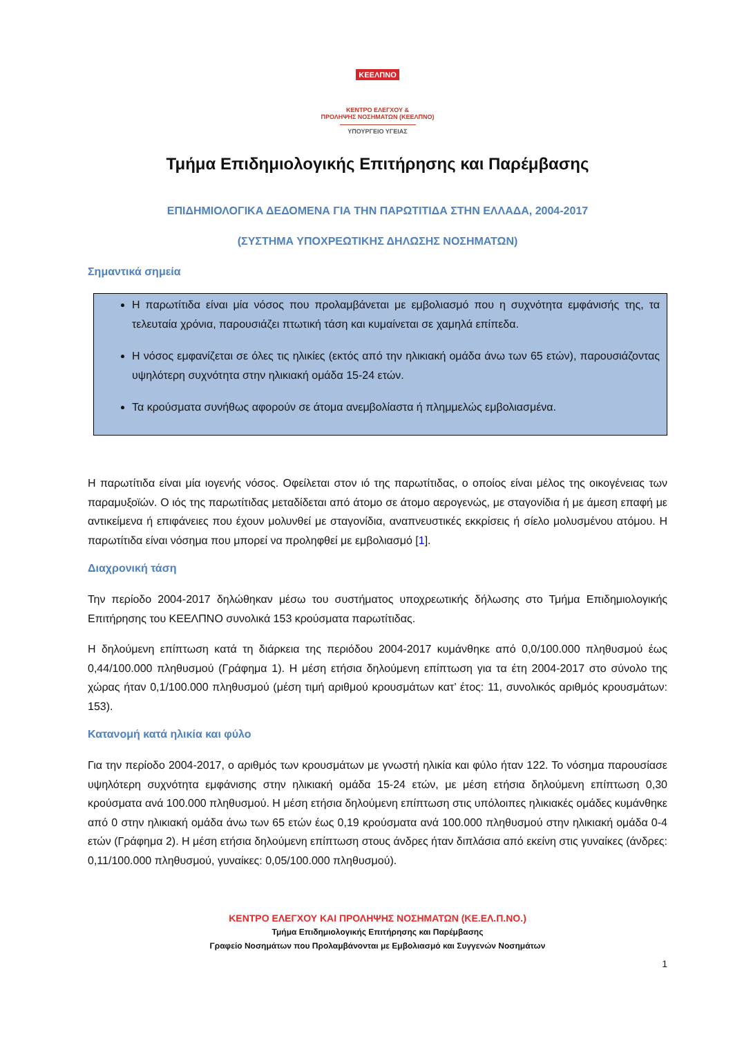ΚΕΕΛΠΝΟ
ΚΕΝΤΡΟ ΕΛΕΓΧΟΥ &
ΠΡΟΛΗΨΗΣ ΝΟΣΗΜΑΤΩΝ (ΚΕΕΛΠΝΟ)
ΥΠΟΥΡΓΕΙΟ ΥΓΕΙΑΣ
Τμήμα Επιδημιολογικής Επιτήρησης και Παρέμβασης
ΕΠΙΔΗΜΙΟΛΟΓΙΚΑ ΔΕΔΟΜΕΝΑ ΓΙΑ ΤΗΝ ΠΑΡΩΤΙΤΙΔΑ ΣΤΗΝ ΕΛΛΑΔΑ, 2004-2017
(ΣΥΣΤΗΜΑ ΥΠΟΧΡΕΩΤΙΚΗΣ ΔΗΛΩΣΗΣ ΝΟΣΗΜΑΤΩΝ)
Σημαντικά σημεία
Η παρωτίτιδα είναι μία νόσος που προλαμβάνεται με εμβολιασμό που η συχνότητα εμφάνισής της, τα τελευταία χρόνια, παρουσιάζει πτωτική τάση και κυμαίνεται σε χαμηλά επίπεδα.
Η νόσος εμφανίζεται σε όλες τις ηλικίες (εκτός από την ηλικιακή ομάδα άνω των 65 ετών), παρουσιάζοντας υψηλότερη συχνότητα στην ηλικιακή ομάδα 15-24 ετών.
Τα κρούσματα συνήθως αφορούν σε άτομα ανεμβολίαστα ή πλημμελώς εμβολιασμένα.
Η παρωτίτιδα είναι μία ιογενής νόσος. Οφείλεται στον ιό της παρωτίτιδας, ο οποίος είναι μέλος της οικογένειας των παραμυξοϊών. Ο ιός της παρωτίτιδας μεταδίδεται από άτομο σε άτομο αερογενώς, με σταγονίδια ή με άμεση επαφή με αντικείμενα ή επιφάνειες που έχουν μολυνθεί με σταγονίδια, αναπνευστικές εκκρίσεις ή σίελο μολυσμένου ατόμου. Η παρωτίτιδα είναι νόσημα που μπορεί να προληφθεί με εμβολιασμό [1].
Διαχρονική τάση
Την περίοδο 2004-2017 δηλώθηκαν μέσω του συστήματος υποχρεωτικής δήλωσης στο Τμήμα Επιδημιολογικής Επιτήρησης του ΚΕΕΛΠΝΟ συνολικά 153 κρούσματα παρωτίτιδας.
Η δηλούμενη επίπτωση κατά τη διάρκεια της περιόδου 2004-2017 κυμάνθηκε από 0,0/100.000 πληθυσμού έως 0,44/100.000 πληθυσμού (Γράφημα 1). Η μέση ετήσια δηλούμενη επίπτωση για τα έτη 2004-2017 στο σύνολο της χώρας ήταν 0,1/100.000 πληθυσμού (μέση τιμή αριθμού κρουσμάτων κατ’ έτος: 11, συνολικός αριθμός κρουσμάτων: 153).
Κατανομή κατά ηλικία και φύλο
Για την περίοδο 2004-2017, ο αριθμός των κρουσμάτων με γνωστή ηλικία και φύλο ήταν 122. Το νόσημα παρουσίασε υψηλότερη συχνότητα εμφάνισης στην ηλικιακή ομάδα 15-24 ετών, με μέση ετήσια δηλούμενη επίπτωση 0,30 κρούσματα ανά 100.000 πληθυσμού. Η μέση ετήσια δηλούμενη επίπτωση στις υπόλοιπες ηλικιακές ομάδες κυμάνθηκε από 0 στην ηλικιακή ομάδα άνω των 65 ετών έως 0,19 κρούσματα ανά 100.000 πληθυσμού στην ηλικιακή ομάδα 0-4 ετών (Γράφημα 2). Η μέση ετήσια δηλούμενη επίπτωση στους άνδρες ήταν διπλάσια από εκείνη στις γυναίκες (άνδρες: 0,11/100.000 πληθυσμού, γυναίκες: 0,05/100.000 πληθυσμού).
ΚΕΝΤΡΟ ΕΛΕΓΧΟΥ ΚΑΙ ΠΡΟΛΗΨΗΣ ΝΟΣΗΜΑΤΩΝ (ΚΕ.ΕΛ.Π.ΝΟ.)
Τμήμα Επιδημιολογικής Επιτήρησης και Παρέμβασης
Γραφείο Νοσημάτων που Προλαμβάνονται με Εμβολιασμό και Συγγενών Νοσημάτων
1